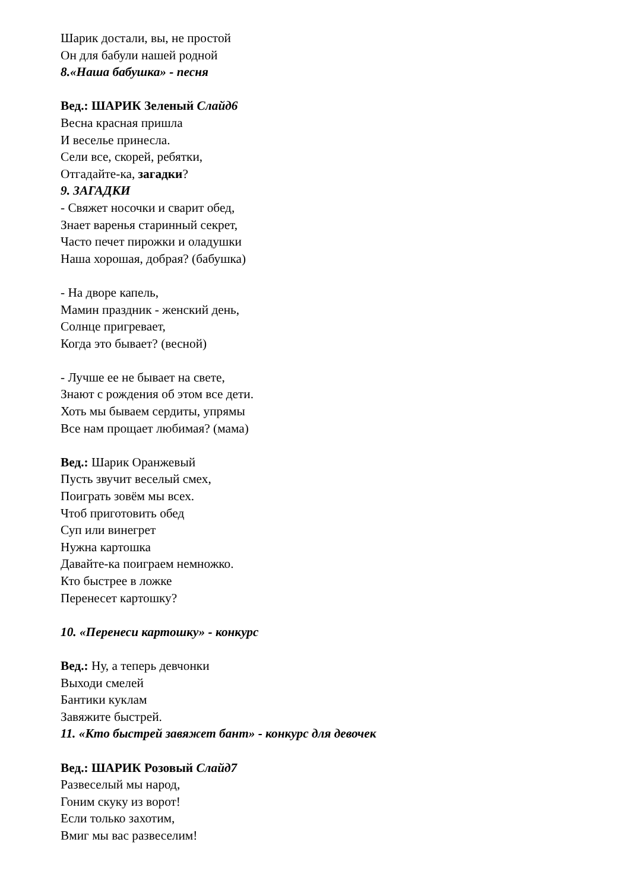Шарик достали, вы, не простой
Он для бабули нашей родной
8.«Наша бабушка» - песня
Вед.: ШАРИК Зеленый Слайд6
Весна красная пришла
И веселье принесла.
Сели все, скорей, ребятки,
Отгадайте-ка, загадки?
9. ЗАГАДКИ
- Свяжет носочки и сварит обед,
Знает варенья старинный секрет,
Часто печет пирожки и оладушки
Наша хорошая, добрая? (бабушка)
- На дворе капель,
Мамин праздник - женский день,
Солнце пригревает,
Когда это бывает? (весной)
- Лучше ее не бывает на свете,
Знают с рождения об этом все дети.
Хоть мы бываем сердиты, упрямы
Все нам прощает любимая? (мама)
Вед.: Шарик Оранжевый
Пусть звучит веселый смех,
Поиграть зовём мы всех.
Чтоб приготовить обед
Суп или винегрет
Нужна картошка
Давайте-ка поиграем немножко.
Кто быстрее в ложке
Перенесет картошку?
10. «Перенеси картошку» - конкурс
Вед.: Ну, а теперь девчонки
Выходи смелей
Бантики куклам
Завяжите быстрей.
11. «Кто быстрей завяжет бант» - конкурс для девочек
Вед.: ШАРИК Розовый Слайд7
Развеселый мы народ,
Гоним скуку из ворот!
Если только захотим,
Вмиг мы вас развеселим!